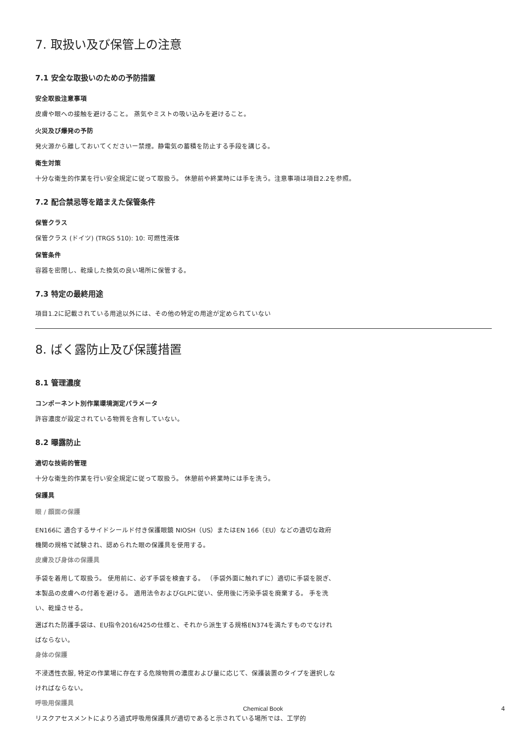7. 取扱い及び保管上の注意
7.1 安全な取扱いのための予防措置
安全取扱注意事項
皮膚や眼への接触を避けること。 蒸気やミストの吸い込みを避けること。
火災及び爆発の予防
発火源から離しておいてくださいー禁煙。静電気の蓄積を防止する手段を講じる。
衛生対策
十分な衛生的作業を行い安全規定に従って取扱う。 休憩前や終業時には手を洗う。注意事項は項目2.2を参照。
7.2 配合禁忌等を踏まえた保管条件
保管クラス
保管クラス (ドイツ) (TRGS 510): 10: 可燃性液体
保管条件
容器を密閉し、乾燥した換気の良い場所に保管する。
7.3 特定の最終用途
項目1.2に記載されている用途以外には、その他の特定の用途が定められていない
8. ばく露防止及び保護措置
8.1 管理濃度
コンポーネント別作業環境測定パラメータ
許容濃度が設定されている物質を含有していない。
8.2 曝露防止
適切な技術的管理
十分な衛生的作業を行い安全規定に従って取扱う。 休憩前や終業時には手を洗う。
保護具
眼 / 顔面の保護
EN166に 適合するサイドシールド付き保護眼鏡 NIOSH（US）またはEN 166（EU）などの適切な政府機関の規格で試験され、認められた眼の保護具を使用する。
皮膚及び身体の保護具
手袋を着用して取扱う。 使用前に、必ず手袋を検査する。 （手袋外面に触れずに）適切に手袋を脱ぎ、本製品の皮膚への付着を避ける。 適用法令およびGLPに従い、使用後に汚染手袋を廃棄する。 手を洗い、乾燥させる。
選ばれた防護手袋は、EU指令2016/425の仕様と、それから派生する規格EN374を満たすものでなければならない。
身体の保護
不浸透性衣服, 特定の作業場に存在する危険物質の濃度および量に応じて、保護装置のタイプを選択しなければならない。
呼吸用保護具
リスクアセスメントによりろ過式呼吸用保護具が適切であると示されている場所では、工学的
Chemical Book 4